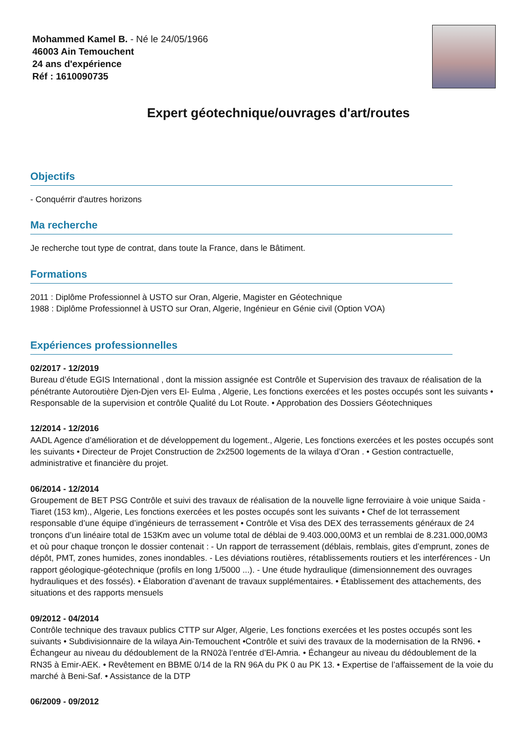Mohammed Kamel B. - Né le 24/05/1966
46003 Ain Temouchent
24 ans d'expérience
Réf : 1610090735
Expert géotechnique/ouvrages d'art/routes
Objectifs
- Conquérrir d'autres horizons
Ma recherche
Je recherche tout type de contrat, dans toute la France, dans le Bâtiment.
Formations
2011 : Diplôme Professionnel à USTO sur Oran, Algerie, Magister en Géotechnique
1988 : Diplôme Professionnel à USTO sur Oran, Algerie, Ingénieur en Génie civil (Option VOA)
Expériences professionnelles
02/2017 - 12/2019
Bureau d’étude EGIS International , dont la mission assignée est Contrôle et Supervision des travaux de réalisation de la pénétrante Autoroutière Djen-Djen vers El- Eulma , Algerie, Les fonctions exercées et les postes occupés sont les suivants • Responsable de la supervision et contrôle Qualité du Lot Route. • Approbation des Dossiers Géotechniques
12/2014 - 12/2016
AADL Agence d’amélioration et de développement du logement., Algerie, Les fonctions exercées et les postes occupés sont les suivants • Directeur de Projet Construction de 2x2500 logements de la wilaya d’Oran . • Gestion contractuelle, administrative et financière du projet.
06/2014 - 12/2014
Groupement de BET PSG Contrôle et suivi des travaux de réalisation de la nouvelle ligne ferroviaire à voie unique Saida - Tiaret (153 km)., Algerie, Les fonctions exercées et les postes occupés sont les suivants • Chef de lot terrassement responsable d’une équipe d’ingénieurs de terrassement • Contrôle et Visa des DEX des terrassements généraux de 24 tronçons d’un linéaire total de 153Km avec un volume total de déblai de 9.403.000,00M3 et un remblai de 8.231.000,00M3 et où pour chaque tronçon le dossier contenait : - Un rapport de terrassement (déblais, remblais, gites d’emprunt, zones de dépôt, PMT, zones humides, zones inondables. - Les déviations routières, rétablissements routiers et les interférences - Un rapport géologique-géotechnique (profils en long 1/5000 ...). - Une étude hydraulique (dimensionnement des ouvrages hydrauliques et des fossés). • Élaboration d’avenant de travaux supplémentaires. • Établissement des attachements, des situations et des rapports mensuels
09/2012 - 04/2014
Contrôle technique des travaux publics CTTP sur Alger, Algerie, Les fonctions exercées et les postes occupés sont les suivants • Subdivisionnaire de la wilaya Ain-Temouchent •Contrôle et suivi des travaux de la modernisation de la RN96. • Échangeur au niveau du dédoublement de la RN02à l’entrée d’El-Amria. • Échangeur au niveau du dédoublement de la RN35 à Emir-AEK. • Revêtement en BBME 0/14 de la RN 96A du PK 0 au PK 13. • Expertise de l’affaissement de la voie du marché à Beni-Saf. • Assistance de la DTP
06/2009 - 09/2012